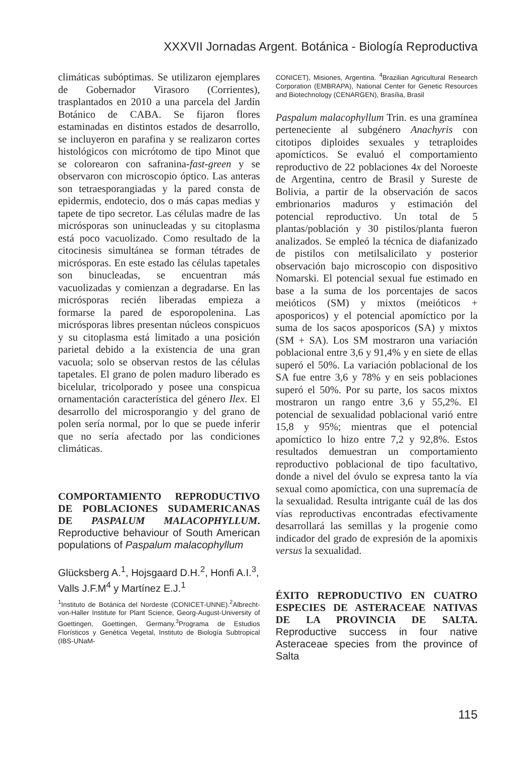XXXVII Jornadas Argent. Botánica - Biología Reproductiva
climáticas subóptimas. Se utilizaron ejemplares de Gobernador Virasoro (Corrientes), trasplantados en 2010 a una parcela del Jardín Botánico de CABA. Se fijaron flores estaminadas en distintos estados de desarrollo, se incluyeron en parafina y se realizaron cortes histológicos con micrótomo de tipo Minot que se colorearon con safranina-fast-green y se observaron con microscopio óptico. Las anteras son tetraesporangiadas y la pared consta de epidermis, endotecio, dos o más capas medias y tapete de tipo secretor. Las células madre de las micrósporas son uninucleadas y su citoplasma está poco vacuolizado. Como resultado de la citocinesis simultánea se forman tétrades de micrósporas. En este estado las células tapetales son binucleadas, se encuentran más vacuolizadas y comienzan a degradarse. En las micrósporas recién liberadas empieza a formarse la pared de esporopolenina. Las micrósporas libres presentan núcleos conspicuos y su citoplasma está limitado a una posición parietal debido a la existencia de una gran vacuola; solo se observan restos de las células tapetales. El grano de polen maduro liberado es bicelular, tricolporado y posee una conspicua ornamentación característica del género Ilex. El desarrollo del microsporangio y del grano de polen sería normal, por lo que se puede inferir que no sería afectado por las condiciones climáticas.
COMPORTAMIENTO REPRODUCTIVO DE POBLACIONES SUDAMERICANAS DE PASPALUM MALACOPHYLLUM. Reproductive behaviour of South American populations of Paspalum malacophyllum
Glücksberg A.<sup>1</sup>, Hojsgaard D.H.<sup>2</sup>, Honfi A.I.<sup>3</sup>, Valls J.F.M<sup>4</sup> y Martínez E.J.<sup>1</sup>
<sup>1</sup> Instituto de Botánica del Nordeste (CONICET-UNNE).<sup>2</sup>Albrecht-von-Haller Institute for Plant Science, Georg-August-University of Goettingen, Goettingen, Germany.<sup>3</sup>Programa de Estudios Florísticos y Genética Vegetal, Instituto de Biología Subtropical (IBS-UNaM-
CONICET), Misiones, Argentina. <sup>4</sup>Brazilian Agricultural Research Corporation (EMBRAPA), National Center for Genetic Resources and Biotechnology (CENARGEN), Brasília, Brasil
Paspalum malacophyllum Trin. es una gramínea perteneciente al subgénero Anachyris con citotipos diploides sexuales y tetraploides apomícticos. Se evaluó el comportamiento reproductivo de 22 poblaciones 4x del Noroeste de Argentina, centro de Brasil y Sureste de Bolivia, a partir de la observación de sacos embrionarios maduros y estimación del potencial reproductivo. Un total de 5 plantas/población y 30 pistilos/planta fueron analizados. Se empleó la técnica de diafanizado de pistilos con metilsalicilato y posterior observación bajo microscopio con dispositivo Nomarski. El potencial sexual fue estimado en base a la suma de los porcentajes de sacos meióticos (SM) y mixtos (meióticos + aposporicos) y el potencial apomíctico por la suma de los sacos aposporicos (SA) y mixtos (SM + SA). Los SM mostraron una variación poblacional entre 3,6 y 91,4% y en siete de ellas superó el 50%. La variación poblacional de los SA fue entre 3,6 y 78% y en seis poblaciones superó el 50%. Por su parte, los sacos mixtos mostraron un rango entre 3,6 y 55,2%. El potencial de sexualidad poblacional varió entre 15,8 y 95%; mientras que el potencial apomíctico lo hizo entre 7,2 y 92,8%. Estos resultados demuestran un comportamiento reproductivo poblacional de tipo facultativo, donde a nivel del óvulo se expresa tanto la vía sexual como apomíctica, con una supremacía de la sexualidad. Resulta intrigante cuál de las dos vías reproductivas encontradas efectivamente desarrollará las semillas y la progenie como indicador del grado de expresión de la apomixis versus la sexualidad.
ÉXITO REPRODUCTIVO EN CUATRO ESPECIES DE ASTERACEAE NATIVAS DE LA PROVINCIA DE SALTA. Reproductive success in four native Asteraceae species from the province of Salta
115